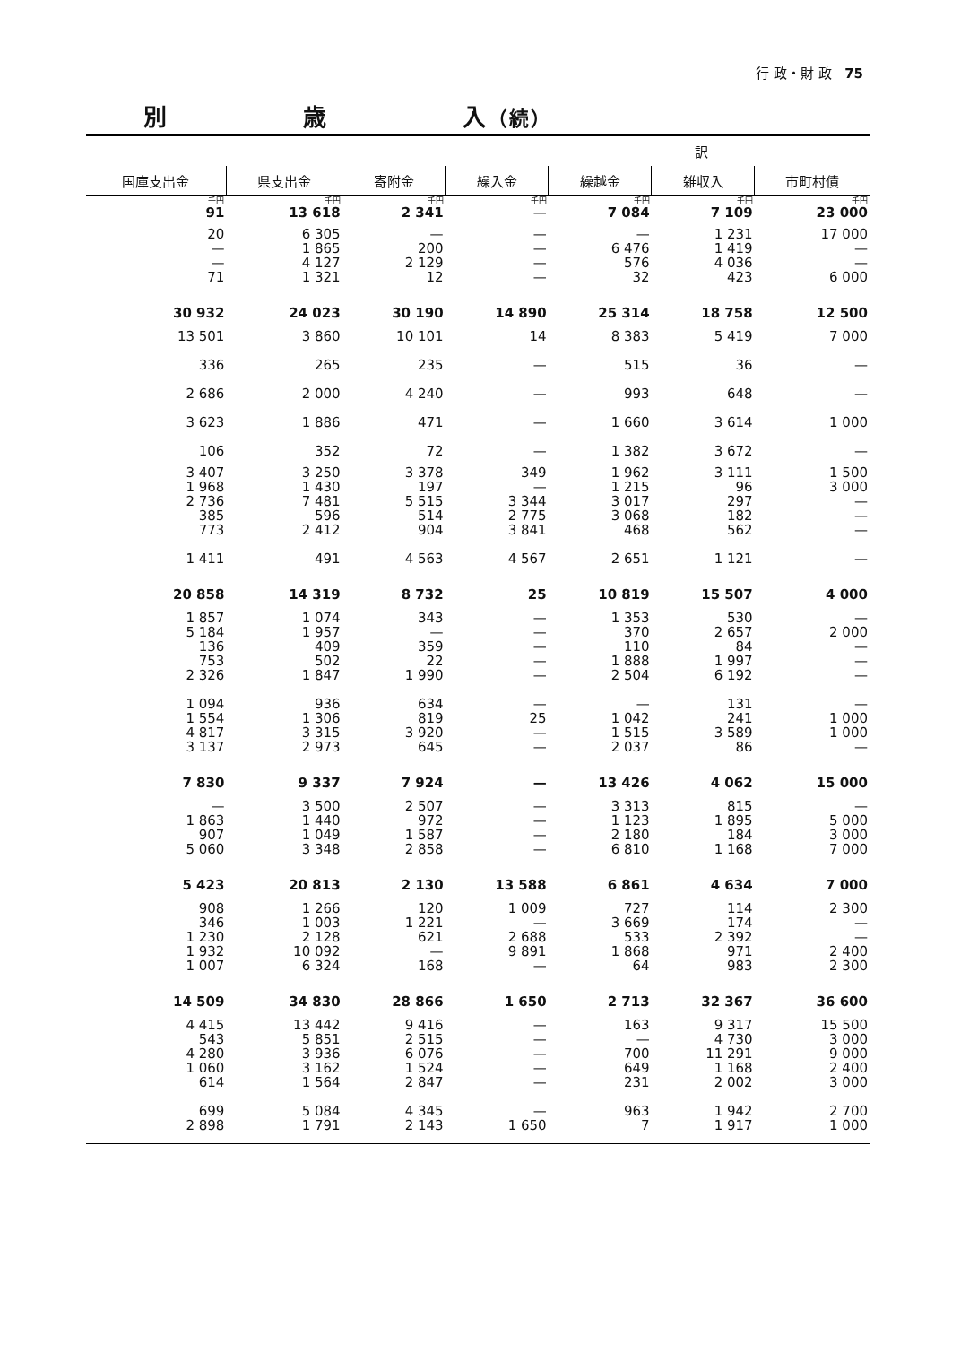行 政・財 政 75
別 歳 入（続）
| 訳 | | | | | | |
| --- | --- | --- | --- | --- | --- | --- |
| 国庫支出金 | 県支出金 | 寄附金 | 繰入金 | 繰越金 | 雑収入 | 市町村債 |
| 千円 | 千円 | 千円 | 千円 | 千円 | 千円 | 千円 |
| 91 | 13 618 | 2 341 | — | 7 084 | 7 109 | 23 000 |
| 20 — — 71 | 6 305 1 865 4 127 1 321 | — 200 2 129 12 | — — — — | — 6 476 576 32 | 1 231 1 419 4 036 423 | 17 000 — — 6 000 |
| 30 932 | 24 023 | 30 190 | 14 890 | 25 314 | 18 758 | 12 500 |
| 13 501 336 2 686 3 623 106 | 3 860 265 2 000 1 886 352 | 10 101 235 4 240 471 72 | 14 — — — — | 8 383 515 993 1 660 1 382 | 5 419 36 648 3 614 3 672 | 7 000 — — 1 000 — |
| 3 407 1 968 2 736 385 773 1 411 | 3 250 1 430 7 481 596 2 412 491 | 3 378 197 5 515 514 904 4 563 | 349 — 3 344 2 775 3 841 4 567 | 1 962 1 215 3 017 3 068 468 2 651 | 3 111 96 297 182 562 1 121 | 1 500 3 000 — — — — |
| 20 858 | 14 319 | 8 732 | 25 | 10 819 | 15 507 | 4 000 |
| 1 857 5 184 136 753 2 326 1 094 1 554 4 817 3 137 | 1 074 1 957 409 502 1 847 936 1 306 3 315 2 973 | 343 — 359 22 1 990 634 819 3 920 645 | — — — — — — 25 — — | 1 353 370 110 1 888 2 504 — 1 042 1 515 2 037 | 530 2 657 84 1 997 6 192 131 241 3 589 86 | — 2 000 — — — — 1 000 1 000 — |
| 7 830 | 9 337 | 7 924 | — | 13 426 | 4 062 | 15 000 |
| — 1 863 907 5 060 | 3 500 1 440 1 049 3 348 | 2 507 972 1 587 2 858 | — — — — | 3 313 1 123 2 180 6 810 | 815 1 895 184 1 168 | — 5 000 3 000 7 000 |
| 5 423 | 20 813 | 2 130 | 13 588 | 6 861 | 4 634 | 7 000 |
| 908 346 1 230 1 932 1 007 | 1 266 1 003 2 128 10 092 6 324 | 120 1 221 621 — 168 | 1 009 — 2 688 9 891 — | 727 3 669 533 1 868 64 | 114 174 2 392 971 983 | 2 300 — — 2 400 2 300 |
| 14 509 | 34 830 | 28 866 | 1 650 | 2 713 | 32 367 | 36 600 |
| 4 415 543 4 280 1 060 614 699 2 898 | 13 442 5 851 3 936 3 162 1 564 5 084 1 791 | 9 416 2 515 6 076 1 524 2 847 4 345 2 143 | — — — — — — 1 650 | 163 — 700 649 231 963 7 | 9 317 4 730 11 291 1 168 2 002 1 942 1 917 | 15 500 3 000 9 000 2 400 3 000 2 700 1 000 |